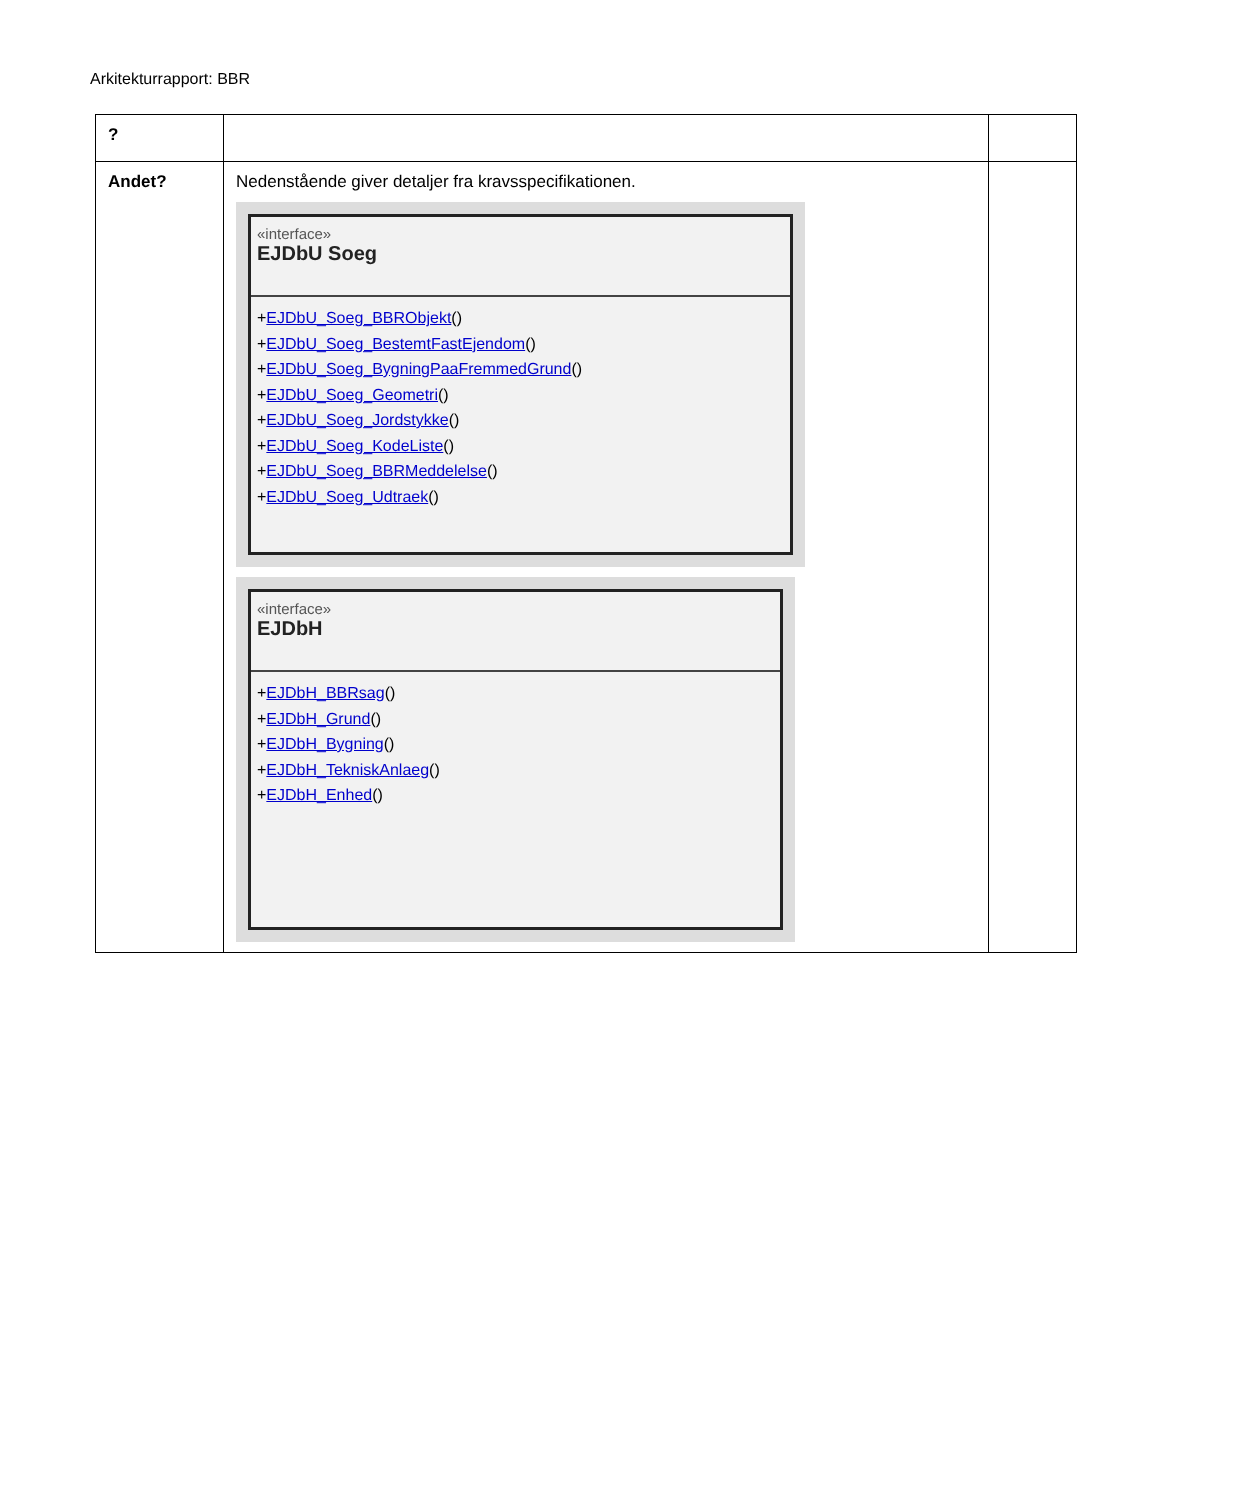Arkitekturrapport: BBR
| ? | | |
| Andet? | Nedenstående giver detaljer fra kravsspecifikationen. «interface» EJDbU Soeg + EJDbU_Soeg_BBRObjekt () + EJDbU_Soeg_BestemtFastEjendom () + EJDbU_Soeg_BygningPaaFremmedGrund () + EJDbU_Soeg_Geometri () + EJDbU_Soeg_Jordstykke () + EJDbU_Soeg_KodeListe () + EJDbU_Soeg_BBRMeddelelse () + EJDbU_Soeg_Udtraek () «interface» EJDbH + EJDbH_BBRsag () + EJDbH_Grund () + EJDbH_Bygning () + EJDbH_TekniskAnlaeg () + EJDbH_Enhed () | |